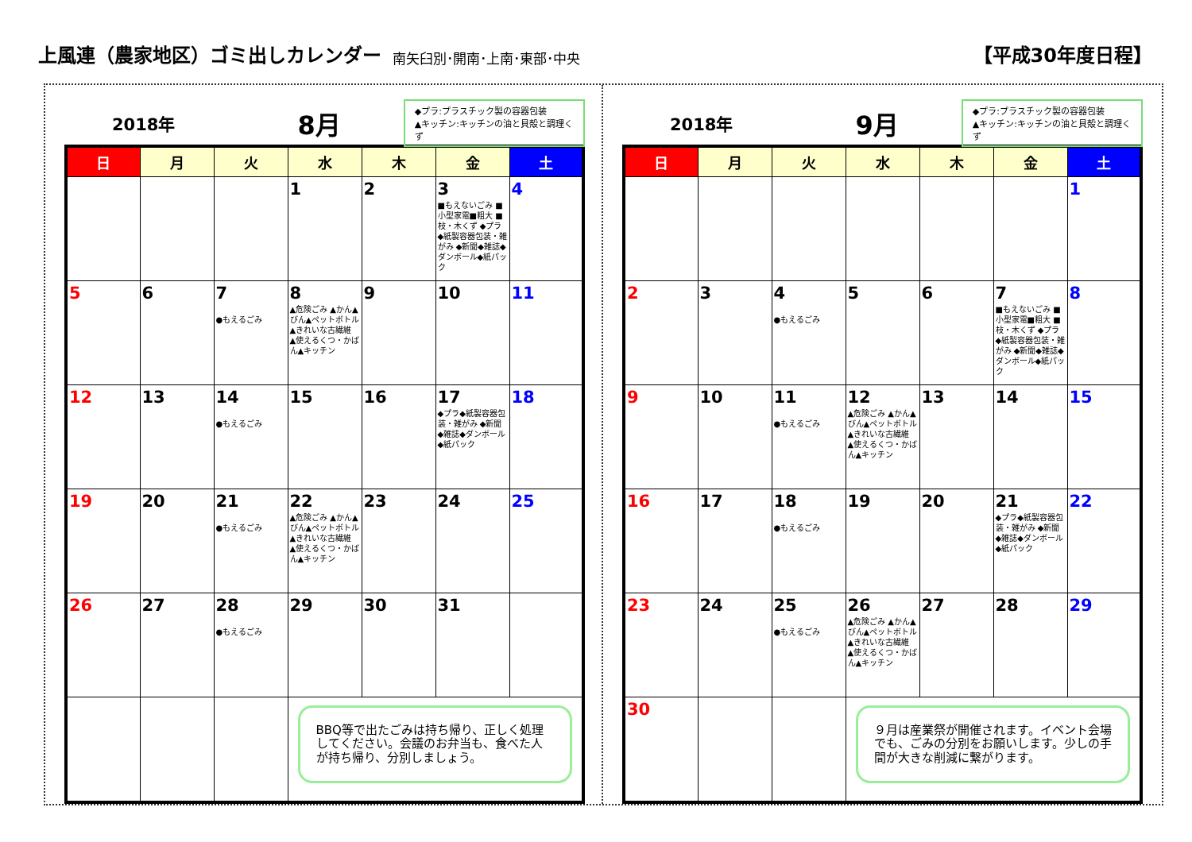上風連（農家地区）ゴミ出しカレンダー 南矢臼別･開南･上南･東部･中央 【平成30年度日程】
2018年 8月
◆プラ:プラスチック製の容器包装
▲キッチン:キッチンの油と貝殻と調理くず
| 日 | 月 | 火 | 水 | 木 | 金 | 土 |
| --- | --- | --- | --- | --- | --- | --- |
| | | | 1 | 2 | 3 ■もえないごみ ■小型家電■粗大 ■枝・木くず ◆プラ◆紙製容器包装・雑がみ ◆新聞◆雑誌◆ダンボール◆紙パック | 4 |
| 5 | 6 | 7 ●もえるごみ | 8 ▲危険ごみ ▲かん▲びん▲ペットボトル ▲きれいな古繊維 ▲使えるくつ・かばん▲キッチン | 9 | 10 | 11 |
| 12 | 13 | 14 ●もえるごみ | 15 | 16 | 17 ◆プラ◆紙製容器包装・雑がみ ◆新聞◆雑誌◆ダンボール◆紙パック | 18 |
| 19 | 20 | 21 ●もえるごみ | 22 ▲危険ごみ ▲かん▲びん▲ペットボトル ▲きれいな古繊維 ▲使えるくつ・かばん▲キッチン | 23 | 24 | 25 |
| 26 | 27 | 28 ●もえるごみ | 29 | 30 | 31 | |
| | | | BBQ等で出たごみは持ち帰り、正しく処理してください。会議のお弁当も、食べた人が持ち帰り、分別しましょう。 | | | |
2018年 9月
◆プラ:プラスチック製の容器包装
▲キッチン:キッチンの油と貝殻と調理くず
| 日 | 月 | 火 | 水 | 木 | 金 | 土 |
| --- | --- | --- | --- | --- | --- | --- |
| | | | | | | 1 |
| 2 | 3 | 4 ●もえるごみ | 5 | 6 | 7 ■もえないごみ ■小型家電■粗大 ■枝・木くず ◆プラ◆紙製容器包装・雑がみ ◆新聞◆雑誌◆ダンボール◆紙パック | 8 |
| 9 | 10 | 11 ●もえるごみ | 12 ▲危険ごみ ▲かん▲びん▲ペットボトル ▲きれいな古繊維 ▲使えるくつ・かばん▲キッチン | 13 | 14 | 15 |
| 16 | 17 | 18 ●もえるごみ | 19 | 20 | 21 ◆プラ◆紙製容器包装・雑がみ ◆新聞◆雑誌◆ダンボール◆紙パック | 22 |
| 23 | 24 | 25 ●もえるごみ | 26 ▲危険ごみ ▲かん▲びん▲ペットボトル ▲きれいな古繊維 ▲使えるくつ・かばん▲キッチン | 27 | 28 | 29 |
| 30 | | | ９月は産業祭が開催されます。イベント会場でも、ごみの分別をお願いします。少しの手間が大きな削減に繋がります。 | | | |